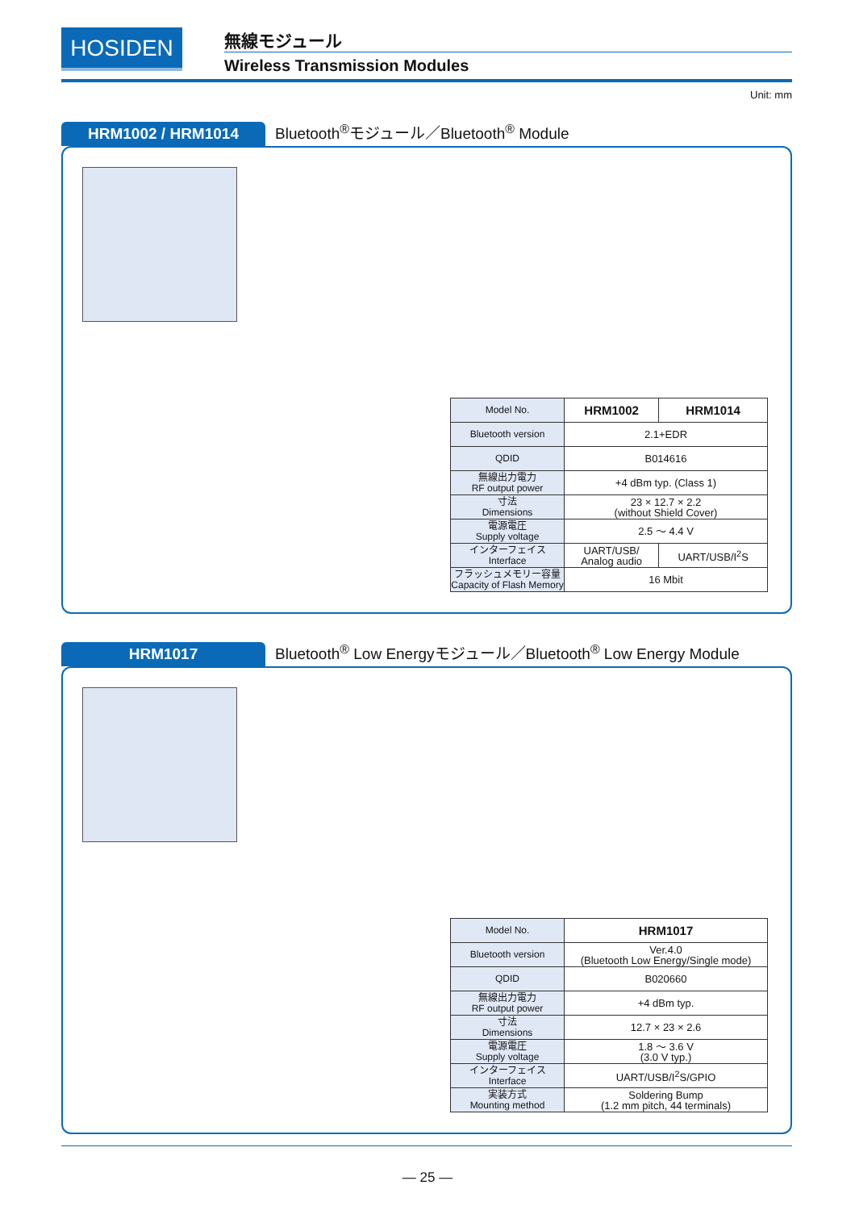HOSIDEN 無線モジュール
Wireless Transmission Modules
Unit: mm
HRM1002 / HRM1014 Bluetooth<sup>®</sup>モジュール／Bluetooth<sup>®</sup> Module
| Model No. | HRM1002 | HRM1014 |
| Bluetooth version | 2.1+EDR | |
| QDID | B014616 | |
| 無線出力電力 RF output power | +4 dBm typ. (Class 1) | |
| 寸法 Dimensions | 23 × 12.7 × 2.2 (without Shield Cover) | |
| 電源電圧 Supply voltage | 2.5 ～ 4.4 V | |
| インターフェイス Interface | UART/USB/ Analog audio | UART/USB/I<sup>2</sup>S |
| フラッシュメモリー容量 Capacity of Flash Memory | 16 Mbit | |
HRM1017 Bluetooth<sup>®</sup> Low Energyモジュール／Bluetooth<sup>®</sup> Low Energy Module
| Model No. | HRM1017 |
| Bluetooth version | Ver.4.0 (Bluetooth Low Energy/Single mode) |
| QDID | B020660 |
| 無線出力電力 RF output power | +4 dBm typ. |
| 寸法 Dimensions | 12.7 × 23 × 2.6 |
| 電源電圧 Supply voltage | 1.8 ～ 3.6 V (3.0 V typ.) |
| インターフェイス Interface | UART/USB/I<sup>2</sup>S/GPIO |
| 実装方式 Mounting method | Soldering Bump (1.2 mm pitch, 44 terminals) |
— 25 —